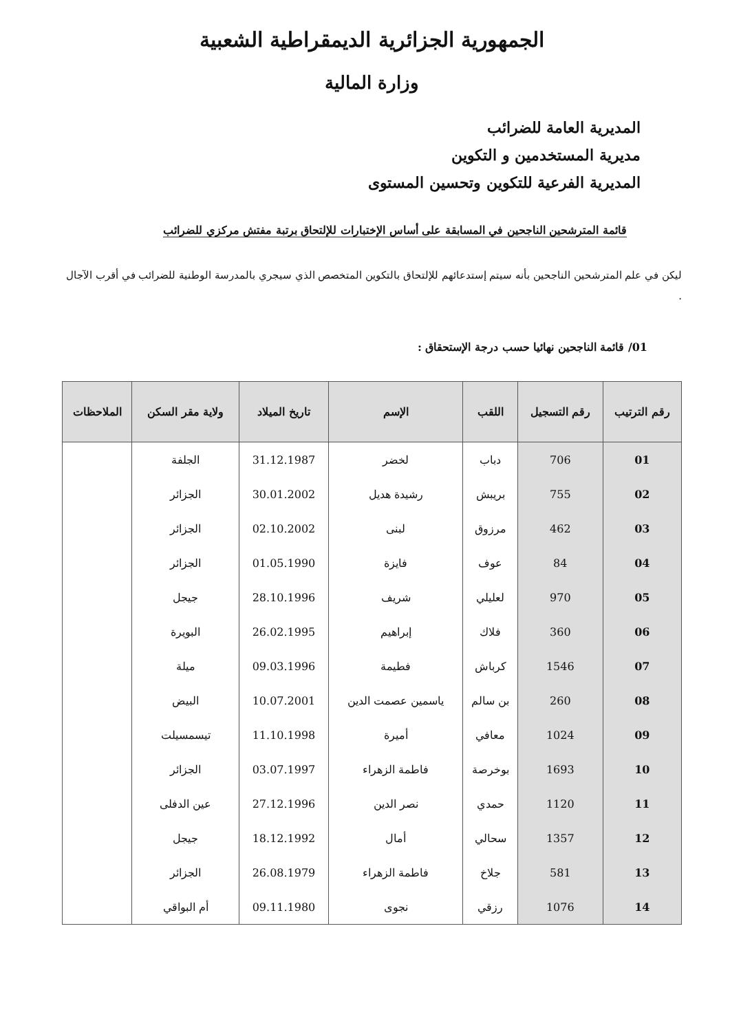الجمهورية الجزائرية الديمقراطية الشعبية
وزارة المالية
المديرية العامة للضرائب
مديرية المستخدمين و التكوين
المديرية الفرعية للتكوين وتحسين المستوى
قائمة المترشحين الناجحين في المسابقة على أساس الإختبارات للإلتحاق برتبة مفتش مركزي للضرائب
ليكن في علم المترشحين الناجحين بأنه سيتم إستدعائهم للإلتحاق بالتكوين المتخصص الذي سيجري بالمدرسة الوطنية للضرائب في أقرب الآجال .
01/ قائمة الناجحين نهائيا حسب درجة الإستحقاق :
| رقم الترتيب | رقم التسجيل | اللقب | الإسم | تاريخ الميلاد | ولاية مقر السكن | الملاحظات |
| --- | --- | --- | --- | --- | --- | --- |
| 01 | 706 | دباب | لخضر | 31.12.1987 | الجلفة | |
| 02 | 755 | بريبش | رشيدة هديل | 30.01.2002 | الجزائر | |
| 03 | 462 | مرزوق | لبنى | 02.10.2002 | الجزائر | |
| 04 | 84 | عوف | فايزة | 01.05.1990 | الجزائر | |
| 05 | 970 | لعليلي | شريف | 28.10.1996 | جيجل | |
| 06 | 360 | فلاك | إبراهيم | 26.02.1995 | البويرة | |
| 07 | 1546 | كرباش | فطيمة | 09.03.1996 | ميلة | |
| 08 | 260 | بن سالم | ياسمين عصمت الدين | 10.07.2001 | البيض | |
| 09 | 1024 | معافي | أميرة | 11.10.1998 | تيسمسيلت | |
| 10 | 1693 | بوخرصة | فاطمة الزهراء | 03.07.1997 | الجزائر | |
| 11 | 1120 | حمدي | نصر الدين | 27.12.1996 | عين الدفلى | |
| 12 | 1357 | سحالي | أمال | 18.12.1992 | جيجل | |
| 13 | 581 | جلاخ | فاطمة الزهراء | 26.08.1979 | الجزائر | |
| 14 | 1076 | رزقي | نجوى | 09.11.1980 | أم البواقي | |